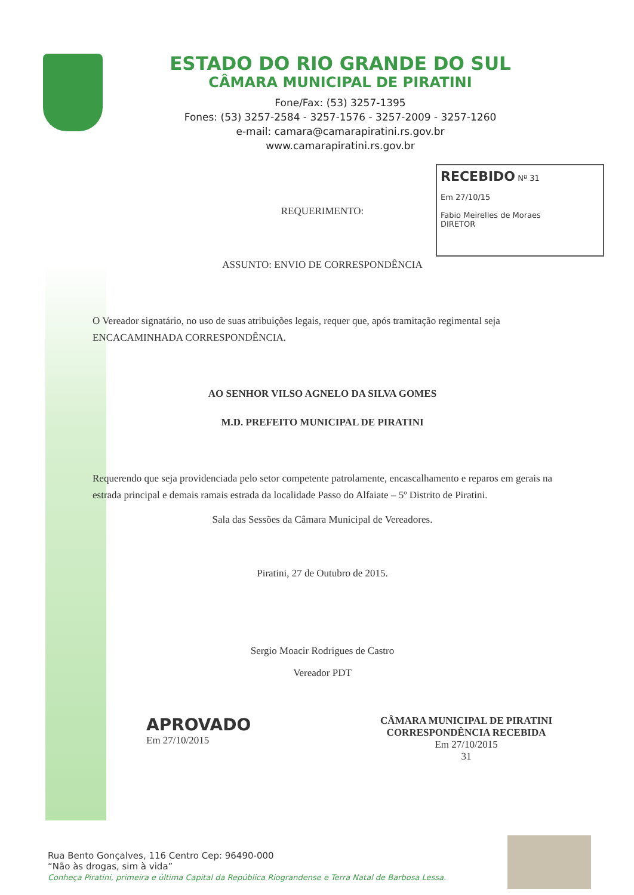ESTADO DO RIO GRANDE DO SUL
CÂMARA MUNICIPAL DE PIRATINI
Fone/Fax: (53) 3257-1395
Fones: (53) 3257-2584 - 3257-1576 - 3257-2009 - 3257-1260
e-mail: camara@camarapiratini.rs.gov.br
www.camarapiratini.rs.gov.br
RECEBIDO Nº 31
Em 27/10/15
Fabio Meirelles de Moraes
DIRETOR
REQUERIMENTO:
ASSUNTO: ENVIO DE CORRESPONDÊNCIA
O Vereador signatário, no uso de suas atribuições legais, requer que, após tramitação regimental seja ENCACAMINHADA CORRESPONDÊNCIA.
AO SENHOR VILSO AGNELO DA SILVA GOMES
M.D. PREFEITO MUNICIPAL DE PIRATINI
Requerendo que seja providenciada pelo setor competente patrolamente, encascalhamento e reparos em gerais na estrada principal e demais ramais estrada da localidade Passo do Alfaiate – 5º Distrito de Piratini.
Sala das Sessões da Câmara Municipal de Vereadores.
Piratini, 27 de Outubro de 2015.
Sergio Moacir Rodrigues de Castro
Vereador PDT
APROVADO
Em 27/10/2015
CÂMARA MUNICIPAL DE PIRATINI
CORRESPONDÊNCIA RECEBIDA
Em 27/10/2015
31
Rua Bento Gonçalves, 116 Centro Cep: 96490-000
“Não às drogas, sim à vida”
Conheça Piratini, primeira e última Capital da República Riograndense e Terra Natal de Barbosa Lessa.